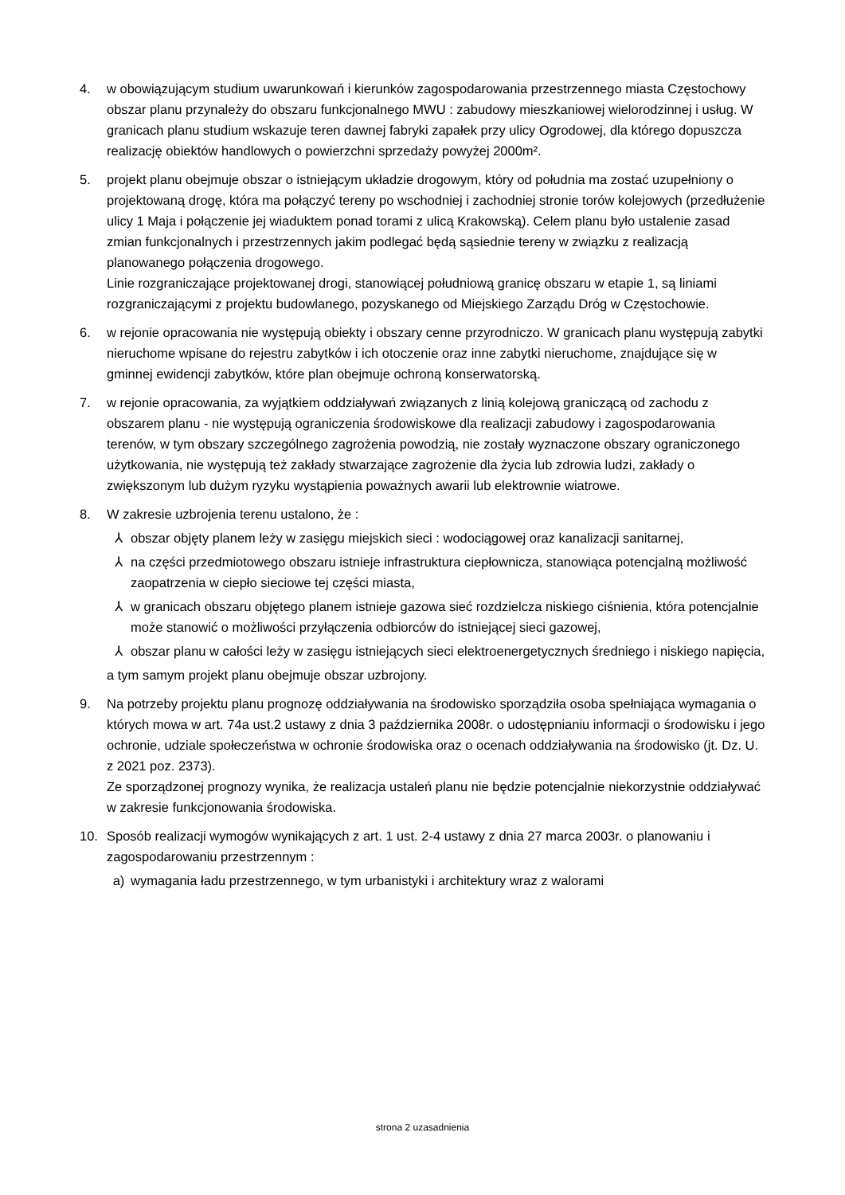4. w obowiązującym studium uwarunkowań i kierunków zagospodarowania przestrzennego miasta Częstochowy obszar planu przynależy do obszaru funkcjonalnego MWU : zabudowy mieszkaniowej wielorodzinnej i usług. W granicach planu studium wskazuje teren dawnej fabryki zapałek przy ulicy Ogrodowej, dla którego dopuszcza realizację obiektów handlowych o powierzchni sprzedaży powyżej 2000m².
5. projekt planu obejmuje obszar o istniejącym układzie drogowym, który od południa ma zostać uzupełniony o projektowaną drogę, która ma połączyć tereny po wschodniej i zachodniej stronie torów kolejowych (przedłużenie ulicy 1 Maja i połączenie jej wiaduktem ponad torami z ulicą Krakowską). Celem planu było ustalenie zasad zmian funkcjonalnych i przestrzennych jakim podlegać będą sąsiednie tereny w związku z realizacją planowanego połączenia drogowego.
Linie rozgraniczające projektowanej drogi, stanowiącej południową granicę obszaru w etapie 1, są liniami rozgraniczającymi z projektu budowlanego, pozyskanego od Miejskiego Zarządu Dróg w Częstochowie.
6. w rejonie opracowania nie występują obiekty i obszary cenne przyrodniczo. W granicach planu występują zabytki nieruchome wpisane do rejestru zabytków i ich otoczenie oraz inne zabytki nieruchome, znajdujące się w gminnej ewidencji zabytków, które plan obejmuje ochroną konserwatorską.
7. w rejonie opracowania, za wyjątkiem oddziaływań związanych z linią kolejową graniczącą od zachodu z obszarem planu - nie występują ograniczenia środowiskowe dla realizacji zabudowy i zagospodarowania terenów, w tym obszary szczególnego zagrożenia powodzią, nie zostały wyznaczone obszary ograniczonego użytkowania, nie występują też zakłady stwarzające zagrożenie dla życia lub zdrowia ludzi, zakłady o zwiększonym lub dużym ryzyku wystąpienia poważnych awarii lub elektrownie wiatrowe.
8. W zakresie uzbrojenia terenu ustalono, że :
⅄ obszar objęty planem leży w zasięgu miejskich sieci : wodociągowej oraz kanalizacji sanitarnej,
⅄ na części przedmiotowego obszaru istnieje infrastruktura ciepłownicza, stanowiąca potencjalną możliwość zaopatrzenia w ciepło sieciowe tej części miasta,
⅄ w granicach obszaru objętego planem istnieje gazowa sieć rozdzielcza niskiego ciśnienia, która potencjalnie może stanowić o możliwości przyłączenia odbiorców do istniejącej sieci gazowej,
⅄ obszar planu w całości leży w zasięgu istniejących sieci elektroenergetycznych średniego i niskiego napięcia,
a tym samym projekt planu obejmuje obszar uzbrojony.
9. Na potrzeby projektu planu prognozę oddziaływania na środowisko sporządziła osoba spełniająca wymagania o których mowa w art. 74a ust.2 ustawy z dnia 3 października 2008r. o udostępnianiu informacji o środowisku i jego ochronie, udziale społeczeństwa w ochronie środowiska oraz o ocenach oddziaływania na środowisko (jt. Dz. U. z 2021 poz. 2373).
Ze sporządzonej prognozy wynika, że realizacja ustaleń planu nie będzie potencjalnie niekorzystnie oddziaływać w zakresie funkcjonowania środowiska.
10. Sposób realizacji wymogów wynikających z art. 1 ust. 2-4 ustawy z dnia 27 marca 2003r. o planowaniu i zagospodarowaniu przestrzennym :
a) wymagania ładu przestrzennego, w tym urbanistyki i architektury wraz z walorami
strona 2 uzasadnienia